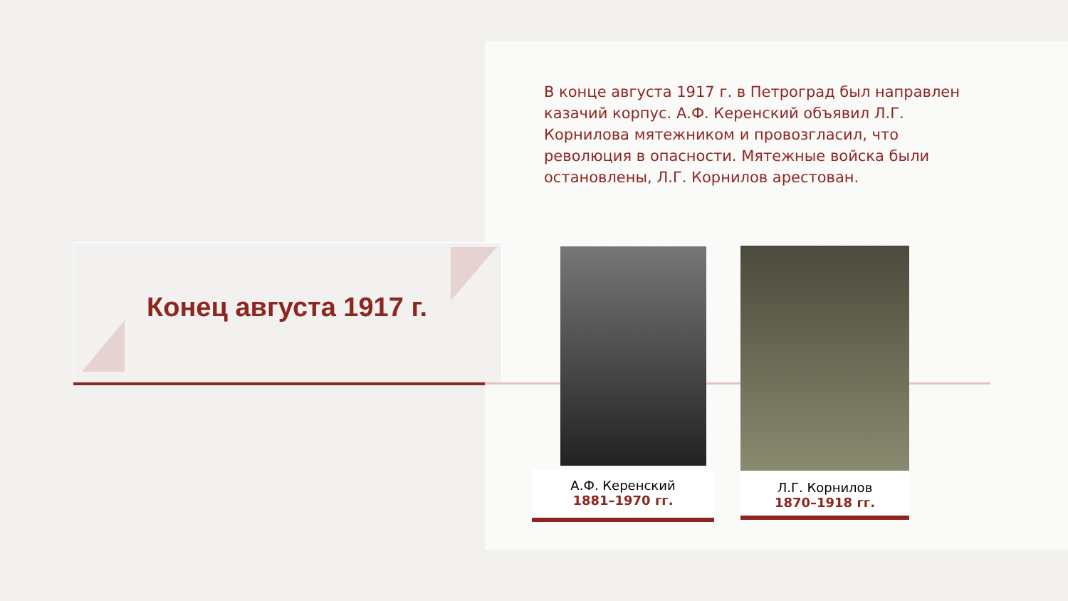Конец августа 1917 г.
В конце августа 1917 г. в Петроград был направлен казачий корпус. А.Ф. Керенский объявил Л.Г. Корнилова мятежником и провозгласил, что революция в опасности. Мятежные войска были остановлены, Л.Г. Корнилов арестован.
А.Ф. Керенский
1881–1970 гг.
Л.Г. Корнилов
1870–1918 гг.